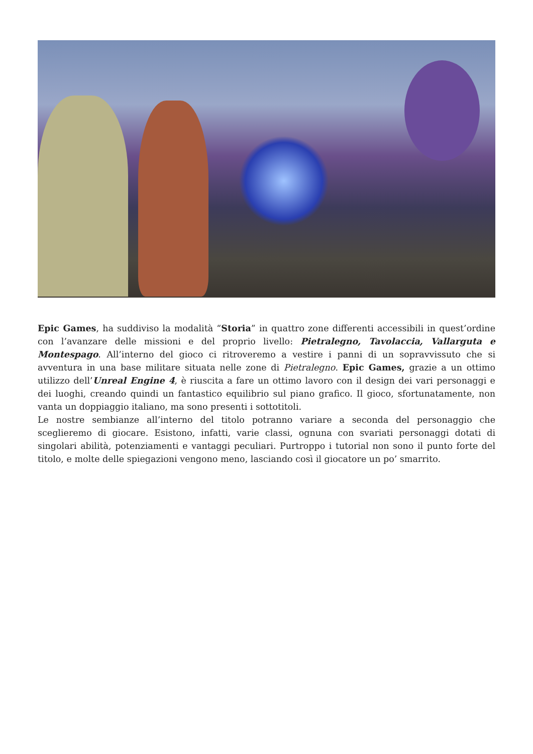Epic Games, ha suddiviso la modalità “Storia” in quattro zone differenti accessibili in quest’ordine con l’avanzare delle missioni e del proprio livello: Pietralegno, Tavolaccia, Vallarguta e Montespago. All’interno del gioco ci ritroveremo a vestire i panni di un sopravvissuto che si avventura in una base militare situata nelle zone di Pietralegno. Epic Games, grazie a un ottimo utilizzo dell’Unreal Engine 4, è riuscita a fare un ottimo lavoro con il design dei vari personaggi e dei luoghi, creando quindi un fantastico equilibrio sul piano grafico. Il gioco, sfortunatamente, non vanta un doppiaggio italiano, ma sono presenti i sottotitoli.
Le nostre sembianze all’interno del titolo potranno variare a seconda del personaggio che sceglieremo di giocare. Esistono, infatti, varie classi, ognuna con svariati personaggi dotati di singolari abilità, potenziamenti e vantaggi peculiari. Purtroppo i tutorial non sono il punto forte del titolo, e molte delle spiegazioni vengono meno, lasciando così il giocatore un po’ smarrito.